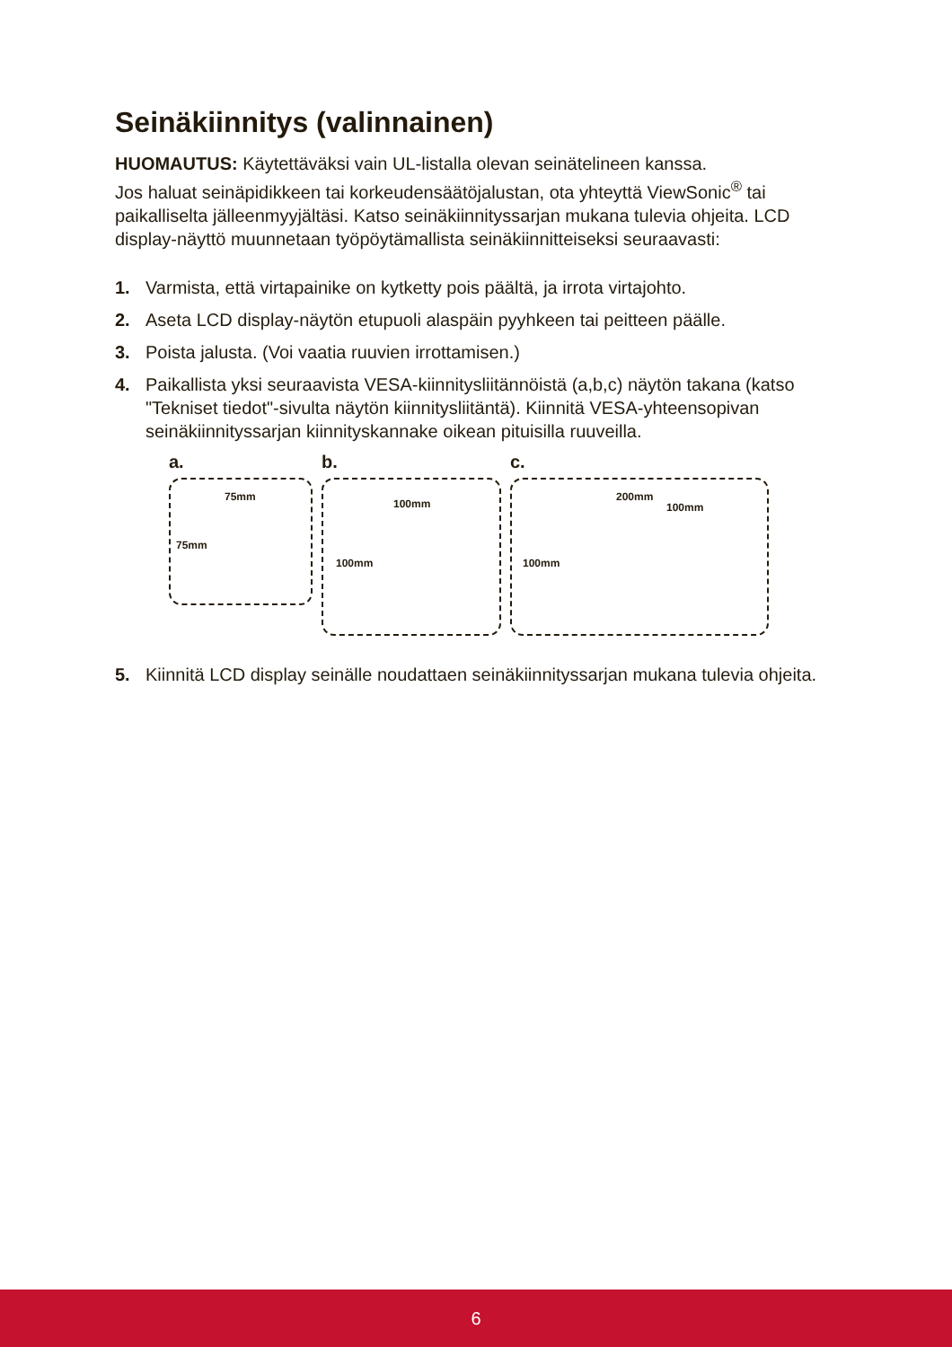Seinäkiinnitys (valinnainen)
HUOMAUTUS: Käytettäväksi vain UL-listalla olevan seinätelineen kanssa.
Jos haluat seinäpidikkeen tai korkeudensäätöjalustan, ota yhteyttä ViewSonic<sup>®</sup> tai paikalliselta jälleenmyyjältäsi. Katso seinäkiinnityssarjan mukana tulevia ohjeita. LCD display-näyttö muunnetaan työpöytämallista seinäkiinnitteiseksi seuraavasti:
1. Varmista, että virtapainike on kytketty pois päältä, ja irrota virtajohto.
2. Aseta LCD display-näytön etupuoli alaspäin pyyhkeen tai peitteen päälle.
3. Poista jalusta. (Voi vaatia ruuvien irrottamisen.)
4. Paikallista yksi seuraavista VESA-kiinnitysliitännöistä (a,b,c) näytön takana (katso "Tekniset tiedot"-sivulta näytön kiinnitysliitäntä). Kiinnitä VESA-yhteensopivan seinäkiinnityssarjan kiinnityskannake oikean pituisilla ruuveilla.
a.
75mm
75mm
b.
100mm
100mm
c.
200mm
100mm
100mm
5. Kiinnitä LCD display seinälle noudattaen seinäkiinnityssarjan mukana tulevia ohjeita.
6